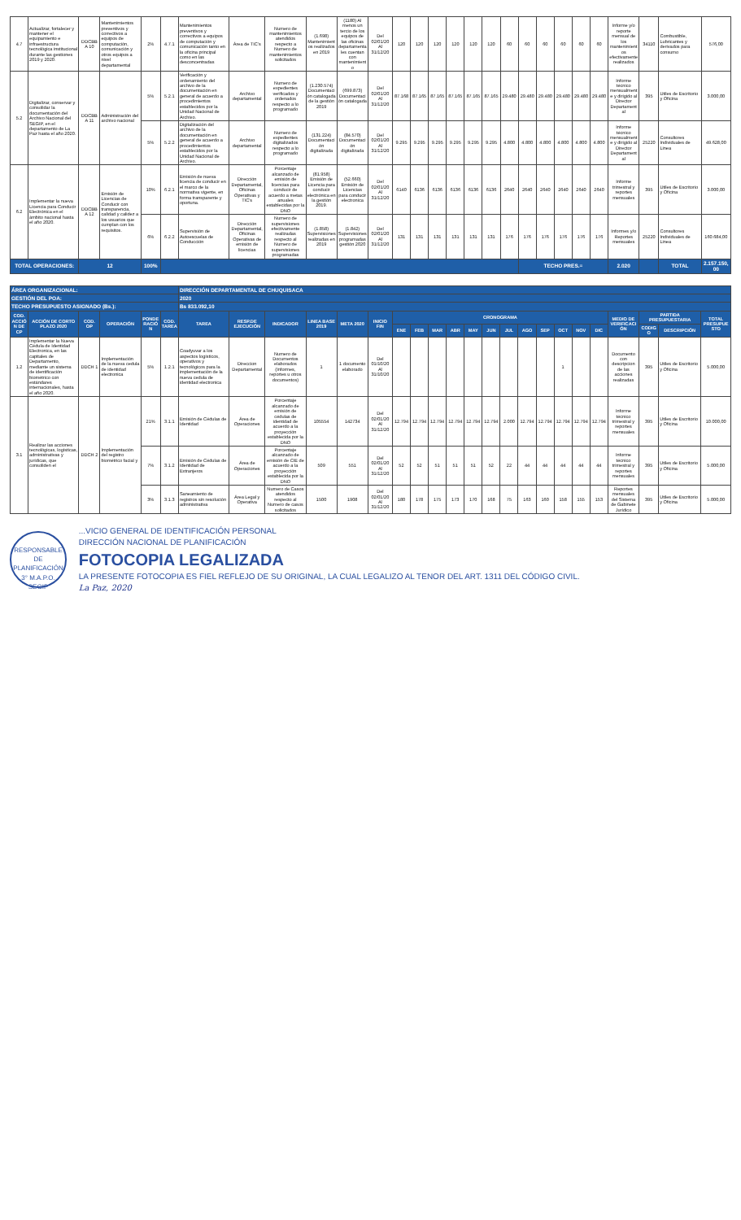| 4.7 | Actualizar, fortalecer y mantener el equipamiento e infraestructura tecnológica institucional durante las gestiones 2019 y 2020. | DDCBBA 10 | Mantenimientos preventivos y correctivos a equipos de computación, comunicación y otros equipos a nivel departamental | 2% | 4.7.1 | Mantenimientos preventivos y correctivos a equipos de computación y comunicación tanto en la oficina principal como en las desconcentradas | Área de TIC's | Numero de mantenimientos atendidos respecto a Numero de mantenimientos solicitados | (1.698) Mantenimientos realizados en 2019 | (1180) Al menos un tercio de los equipos de las oficinas departamentales cuentan con mantenimiento | Del 02/01/20 Al 31/12/20 | 120 | 120 | 120 | 120 | 120 | 120 | 60 | 60 | 60 | 60 | 60 | 60 | Informe y/o reporte mensual de los mantenimientos efectivamente realizados | 34110 | Combustible, Lubricantes y derivados para consumo | 576,00 |
| 5.2 | Digitalizar, conservar y consolidar la documentación del Archivo Nacional del SEGIP, en el departamento de La Paz hasta el año 2020. | DDCBBA 11 | Administración del archivo nacional | 5% | 5.2.1 | Verificación y ordenamiento del archivo de la documentación en general de acuerdo a procedimientos establecidos por la Unidad Nacional de Archivo. | Archivo departamental | Numero de expedientes verificados y ordenados respecto a lo programado | (1.230.574) Documentación catalogada de la gestión 2019 | (699.873) Documentación catalogada | Del 02/01/20 Al 31/12/20 | 87.168 | 87.165 | 87.165 | 87.165 | 87.165 | 87.165 | 29.480 | 29.480 | 29.480 | 29.480 | 29.480 | 29.480 | Informe técnico mensualmente y dirigido al Director Departamental | 395 | Utiles de Escritorio y Oficina | 3.000,00 |
| | | | | 5% | 5.2.2 | Digitalización del archivo de la documentación en general de acuerdo a procedimientos establecidos por la Unidad Nacional de Archivo. | Archivo departamental | Numero de expedientes digitalizados respecto a lo programado | (131.224) Documentación digitalizada | (84.570) Documentación digitalizada | Del 02/01/20 Al 31/12/20 | 9.295 | 9.295 | 9.295 | 9.295 | 9.295 | 9.295 | 4.800 | 4.800 | 4.800 | 4.800 | 4.800 | 4.800 | Informe técnico mensualmente y dirigido al Director Departamental | 25220 | Consultores Individuales de Linea | 49.628,00 |
| 6.2 | Implementar la nueva Licencia para Conducir Electrónica en el ámbito nacional hasta el año 2020. | DDCBBA 12 | Emisión de Licencias de Conducir con transparencia, calidad y calidez a los usuarios que cumplan con los requisitos. | 10% | 6.2.1 | Emisión de nueva licencia de conducir en el marco de la normativa vigente, en forma transparente y oportuna. | Dirección Departamental, Oficinas Operativas y TIC's | Porcentaje alcanzado de emisión de licencias para conducir de acuerdo a metas anuales establecidas por la DNO | (81.958) Emisión de Licencia para conducir electrónica en la gestión 2019. | (52.660) Emisión de Licencias para conducir electronica | Del 02/01/20 Al 31/12/20 | 6140 | 6136 | 6136 | 6136 | 6136 | 6136 | 2640 | 2640 | 2640 | 2640 | 2640 | 2640 | Informe trimestral y reportes mensuales | 395 | Utiles de Escritorio y Oficina | 3.000,00 |
| | | | | 6% | 6.2.2 | Supervisión de Autoescuelas de Conducción | Dirección Departamental, Oficinas Operativas de emisión de licencias | Numero de supervisiones efectivamente realizadas respecto al Numero de supervisiones programadas | (1.858) Supervisiones realizadas en 2019 | (1.842) Supervisiones programadas gestión 2020 | Del 02/01/20 Al 31/12/20 | 131 | 131 | 131 | 131 | 131 | 131 | 176 | 176 | 176 | 176 | 176 | 176 | Informes y/o Reportes mensuales | 25220 | Consultores Individuales de Linea | 160.684,00 |
| TOTAL OPERACIONES: | | 12 | | 100% | | | | | | | | | | | | | | | TECHO PRES.= | | | | | 2.020 | | TOTAL | 2.157.150,00 |
| ÁREA ORGANIZACIONAL: | | | | | | DIRECCIÓN DEPARTAMENTAL DE CHUQUISACA | | | | | | | | | | | | | | | | | | | | | |
| GESTIÓN DEL POA: | | | | | | 2020 | | | | | | | | | | | | | | | | | | | | | |
| TECHO PRESUPUESTO ASIGNADO (Bs.): | | | | | | Bs 833.092,10 | | | | | | | | | | | | | | | | | | | | | |
| COD. ACCIÓN DE CP | ACCIÓN DE CORTO PLAZO 2020 | COD. OP | OPERACIÓN | PONDERACIÓN | COD. TAREA | TAREA | RESP.DE EJECUCIÓN | INDICADOR | LINEA BASE 2019 | META 2020 | INICIO FIN | CRONOGRAMA | | | | | | | | | | | | MEDIO DE VERIFICACIÓN | PARTIDA PRESUPUESTARIA | | TOTAL PRESUPUESTO |
| | | | | | | | | | | | | ENE | FEB | MAR | ABR | MAY | JUN | JUL | AGO | SEP | OCT | NOV | DIC | | CODIGO | DESCRIPCIÓN | |
| 1.2 | Implementar la Nueva Cédula de Identidad Electronica, en las capitales de Departamento, mediante un sistema de identificación biométrico con estándares internacionales, hasta el año 2020. | DDCH 1 | Implementación de la nueva cedula de identidad electronica | 5% | 1.2.1 | Coadyuvar a los aspectos logísticos, operativos y tecnológicos para la implementación de la nueva cedula de identidad electronica | Direccion Departamental | Numero de Documentos elaborados (Informes, reportes u otros documentos) | 1 | 1 documento elaborado | Del 01/10/20 Al 31/10/20 | | | | | | | | | | 1 | | | Documento con descripcion de las acciones realizadas | 395 | Utiles de Escritorio y Oficina | 5.000,00 |
| 3.1 | Realizar las acciones tecnológicas, logísticas, administrativas y jurídicas, que consoliden el | DDCH 2 | Implementación del registro biométrico facial y | 21% | 3.1.1 | Emisión de Cédulas de Identidad | Área de Operaciones | Porcentaje alcanzado de emisión de cédulas de identidad de acuerdo a la proyección establecida por la DNO | 105554 | 142734 | Del 02/01/20 Al 31/12/20 | 12.794 | 12.794 | 12.794 | 12.794 | 12.794 | 12.794 | 2.000 | 12.794 | 12.794 | 12.794 | 12.794 | 12.794 | Informe técnico trimestral y reportes mensuales | 395 | Utiles de Escritorio y Oficina | 10.000,00 |
| | | | | 7% | 3.1.2 | Emisión de Cédulas de Identidad de Extranjeros | Área de Operaciones | Porcentaje alcanzado de emisión de CIE de acuerdo a la proyección establecida por la DNO | 509 | 551 | Del 02/01/20 Al 31/12/20 | 52 | 52 | 51 | 51 | 51 | 52 | 22 | 44 | 44 | 44 | 44 | 44 | Informe técnico trimestral y reportes mensuales | 395 | Utiles de Escritorio y Oficina | 5.000,00 |
| | | | | 3% | 3.1.3 | Saneamiento de registros sin resolución administrativa | Área Legal y Operativa | Numero de Casos atendidos respecto al Numero de casos solicitados | 1500 | 1908 | Del 02/01/20 Al 31/12/20 | 180 | 178 | 175 | 173 | 170 | 168 | 75 | 163 | 160 | 158 | 155 | 153 | Reportes mensuales del Sistema de Gabinete Jurídico | 395 | Utiles de Escritorio y Oficina | 5.000,00 |
RESPONSABLE DE PLANIFICACIÓN 3° M.A.P.O. SEGIP
...VICIO GENERAL DE IDENTIFICACIÓN PERSONAL
DIRECCIÓN NACIONAL DE PLANIFICACIÓN
FOTOCOPIA LEGALIZADA
LA PRESENTE FOTOCOPIA ES FIEL REFLEJO DE SU ORIGINAL, LA CUAL LEGALIZO AL TENOR DEL ART. 1311 DEL CÓDIGO CIVIL.
La Paz, 2020